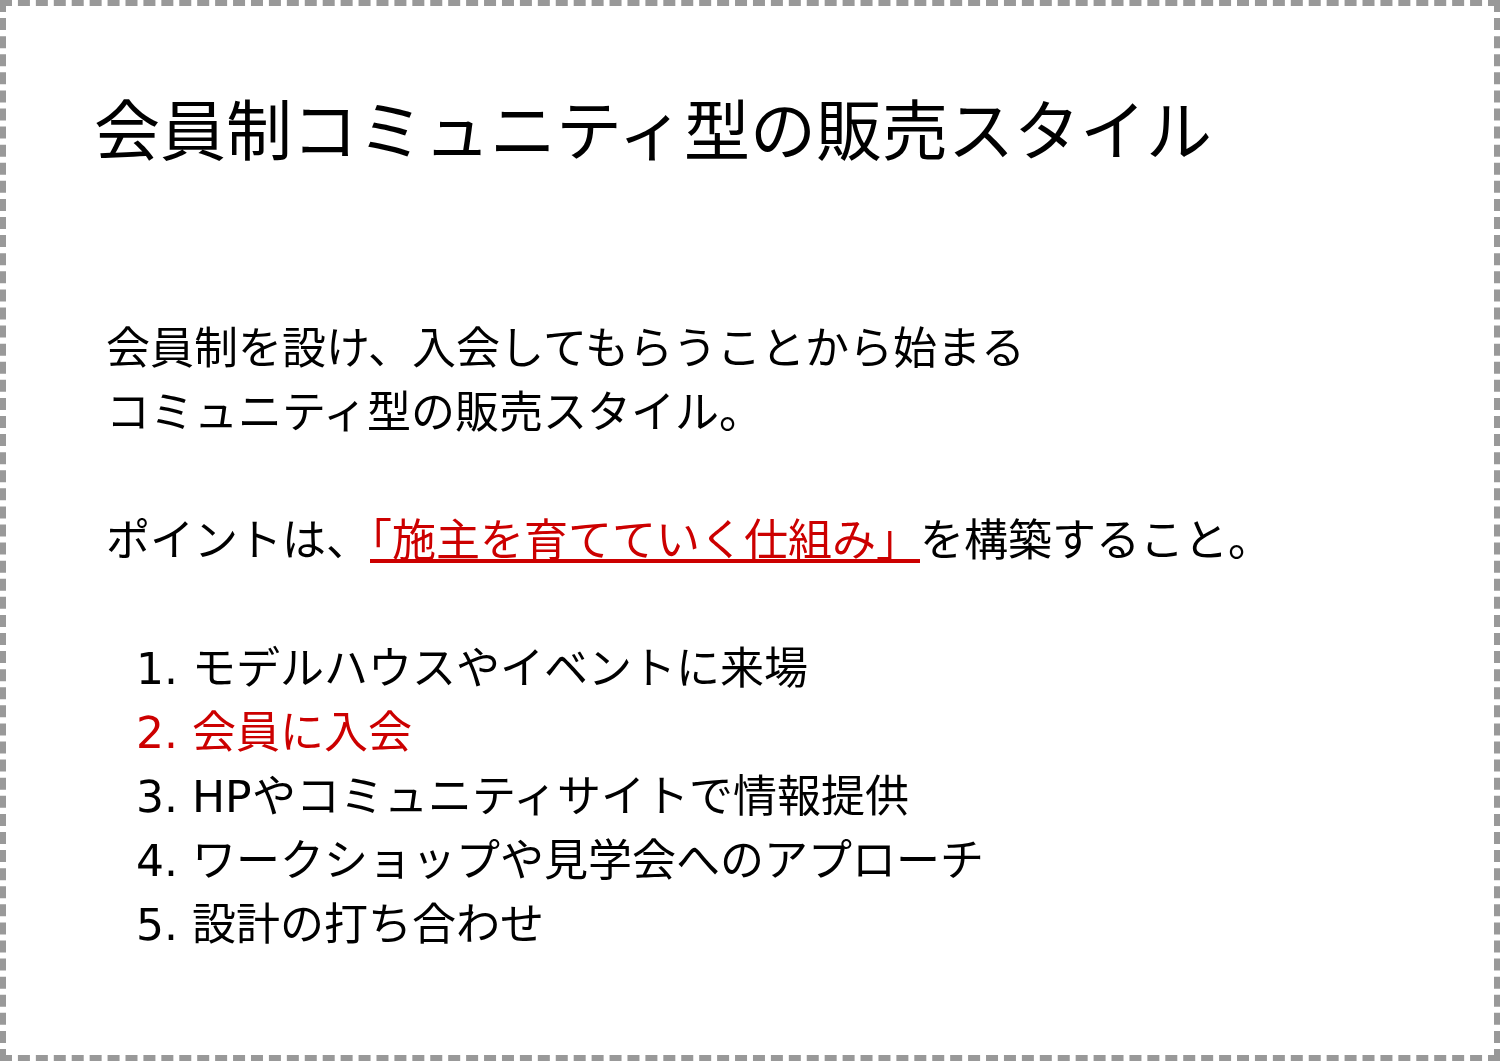会員制コミュニティ型の販売スタイル
会員制を設け、入会してもらうことから始まる
コミュニティ型の販売スタイル。
ポイントは、「施主を育てていく仕組み」を構築すること。
1. モデルハウスやイベントに来場
2. 会員に入会
3. HPやコミュニティサイトで情報提供
4. ワークショップや見学会へのアプローチ
5. 設計の打ち合わせ